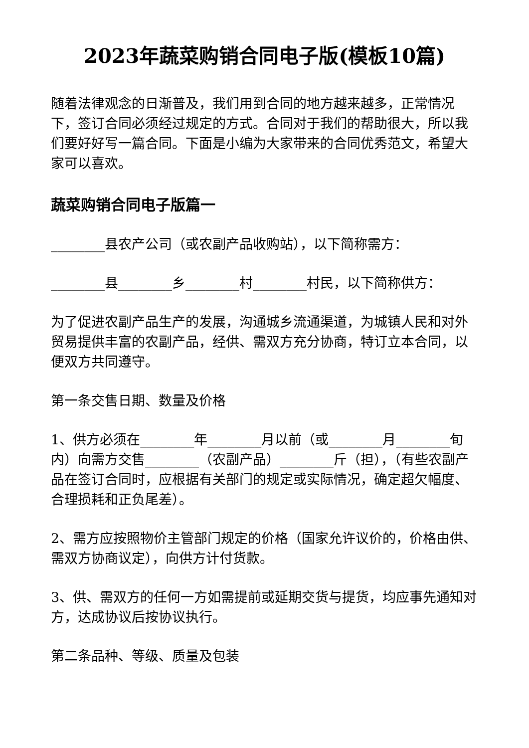2023年蔬菜购销合同电子版(模板10篇)
随着法律观念的日渐普及，我们用到合同的地方越来越多，正常情况下，签订合同必须经过规定的方式。合同对于我们的帮助很大，所以我们要好好写一篇合同。下面是小编为大家带来的合同优秀范文，希望大家可以喜欢。
蔬菜购销合同电子版篇一
________县农产公司（或农副产品收购站），以下简称需方：
________县________乡________村________村民，以下简称供方：
为了促进农副产品生产的发展，沟通城乡流通渠道，为城镇人民和对外贸易提供丰富的农副产品，经供、需双方充分协商，特订立本合同，以便双方共同遵守。
第一条交售日期、数量及价格
1、供方必须在________年________月以前（或________月________旬内）向需方交售________（农副产品）________斤（担），（有些农副产品在签订合同时，应根据有关部门的规定或实际情况，确定超欠幅度、合理损耗和正负尾差）。
2、需方应按照物价主管部门规定的价格（国家允许议价的，价格由供、需双方协商议定），向供方计付货款。
3、供、需双方的任何一方如需提前或延期交货与提货，均应事先通知对方，达成协议后按协议执行。
第二条品种、等级、质量及包装